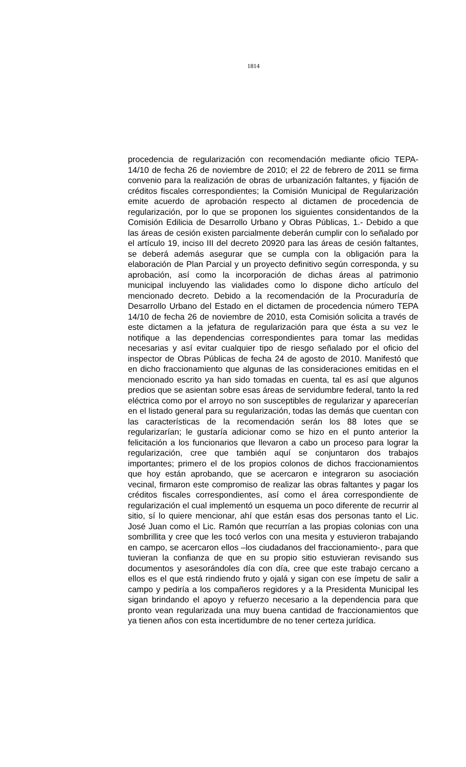1814
procedencia de regularización con recomendación mediante oficio TEPA-14/10 de fecha 26 de noviembre de 2010; el 22 de febrero de 2011 se firma convenio para la realización de obras de urbanización faltantes, y fijación de créditos fiscales correspondientes; la Comisión Municipal de Regularización emite acuerdo de aprobación respecto al dictamen de procedencia de regularización, por lo que se proponen los siguientes considentandos de la Comisión Edilicia de Desarrollo Urbano y Obras Públicas, 1.- Debido a que las áreas de cesión existen parcialmente deberán cumplir con lo señalado por el artículo 19, inciso III del decreto 20920 para las áreas de cesión faltantes, se deberá además asegurar que se cumpla con la obligación para la elaboración de Plan Parcial y un proyecto definitivo según corresponda, y su aprobación, así como la incorporación de dichas áreas al patrimonio municipal incluyendo las vialidades como lo dispone dicho artículo del mencionado decreto. Debido a la recomendación de la Procuraduría de Desarrollo Urbano del Estado en el dictamen de procedencia número TEPA 14/10 de fecha 26 de noviembre de 2010, esta Comisión solicita a través de este dictamen a la jefatura de regularización para que ésta a su vez le notifique a las dependencias correspondientes para tomar las medidas necesarias y así evitar cualquier tipo de riesgo señalado por el oficio del inspector de Obras Públicas de fecha 24 de agosto de 2010. Manifestó que en dicho fraccionamiento que algunas de las consideraciones emitidas en el mencionado escrito ya han sido tomadas en cuenta, tal es así que algunos predios que se asientan sobre esas áreas de servidumbre federal, tanto la red eléctrica como por el arroyo no son susceptibles de regularizar y aparecerían en el listado general para su regularización, todas las demás que cuentan con las características de la recomendación serán los 88 lotes que se regularizarían; le gustaría adicionar como se hizo en el punto anterior la felicitación a los funcionarios que llevaron a cabo un proceso para lograr la regularización, cree que también aquí se conjuntaron dos trabajos importantes; primero el de los propios colonos de dichos fraccionamientos que hoy están aprobando, que se acercaron e integraron su asociación vecinal, firmaron este compromiso de realizar las obras faltantes y pagar los créditos fiscales correspondientes, así como el área correspondiente de regularización el cual implementó un esquema un poco diferente de recurrir al sitio, sí lo quiere mencionar, ahí que están esas dos personas tanto el Lic. José Juan como el Lic. Ramón que recurrían a las propias colonias con una sombrillita y cree que les tocó verlos con una mesita y estuvieron trabajando en campo, se acercaron ellos –los ciudadanos del fraccionamiento-, para que tuvieran la confianza de que en su propio sitio estuvieran revisando sus documentos y asesorándoles día con día, cree que este trabajo cercano a ellos es el que está rindiendo fruto y ojalá y sigan con ese ímpetu de salir a campo y pediría a los compañeros regidores y a la Presidenta Municipal les sigan brindando el apoyo y refuerzo necesario a la dependencia para que pronto vean regularizada una muy buena cantidad de fraccionamientos que ya tienen años con esta incertidumbre de no tener certeza jurídica.